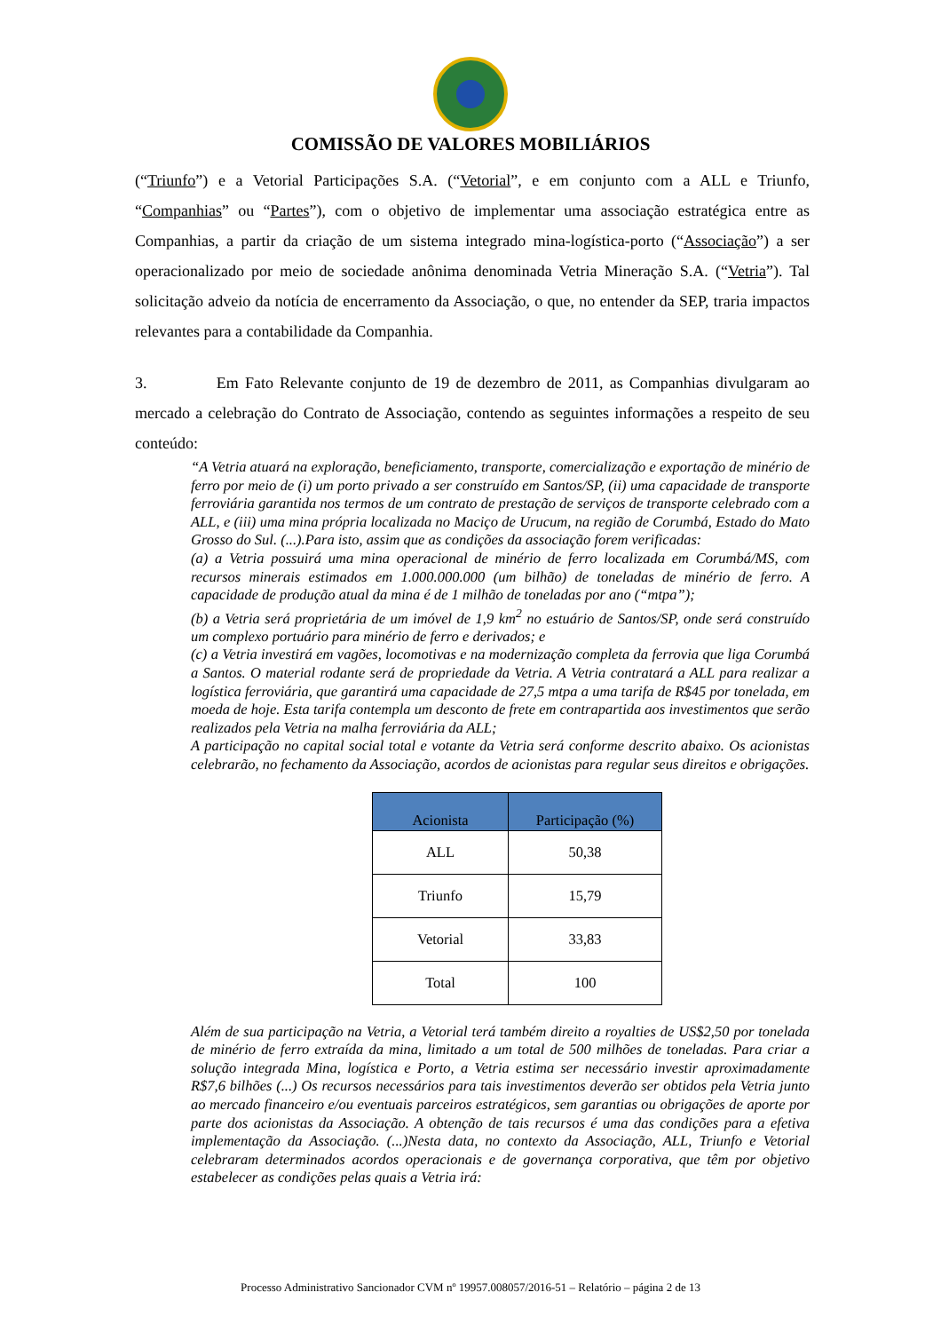COMISSÃO DE VALORES MOBILIÁRIOS
(“Triunfo”) e a Vetorial Participações S.A. (“Vetorial”, e em conjunto com a ALL e Triunfo, “Companhias” ou “Partes”), com o objetivo de implementar uma associação estratégica entre as Companhias, a partir da criação de um sistema integrado mina-logística-porto (“Associação”) a ser operacionalizado por meio de sociedade anônima denominada Vetria Mineração S.A. (“Vetria”). Tal solicitação adveio da notícia de encerramento da Associação, o que, no entender da SEP, traria impactos relevantes para a contabilidade da Companhia.
3. Em Fato Relevante conjunto de 19 de dezembro de 2011, as Companhias divulgaram ao mercado a celebração do Contrato de Associação, contendo as seguintes informações a respeito de seu conteúdo:
“A Vetria atuará na exploração, beneficiamento, transporte, comercialização e exportação de minério de ferro por meio de (i) um porto privado a ser construído em Santos/SP, (ii) uma capacidade de transporte ferroviária garantida nos termos de um contrato de prestação de serviços de transporte celebrado com a ALL, e (iii) uma mina própria localizada no Maciço de Urucum, na região de Corumbá, Estado do Mato Grosso do Sul. (...).Para isto, assim que as condições da associação forem verificadas:
(a) a Vetria possuirá uma mina operacional de minério de ferro localizada em Corumbá/MS, com recursos minerais estimados em 1.000.000.000 (um bilhão) de toneladas de minério de ferro. A capacidade de produção atual da mina é de 1 milhão de toneladas por ano (“mtpa”);
(b) a Vetria será proprietária de um imóvel de 1,9 km<sup>2</sup> no estuário de Santos/SP, onde será construído um complexo portuário para minério de ferro e derivados; e
(c) a Vetria investirá em vagões, locomotivas e na modernização completa da ferrovia que liga Corumbá a Santos. O material rodante será de propriedade da Vetria. A Vetria contratará a ALL para realizar a logística ferroviária, que garantirá uma capacidade de 27,5 mtpa a uma tarifa de R$45 por tonelada, em moeda de hoje. Esta tarifa contempla um desconto de frete em contrapartida aos investimentos que serão realizados pela Vetria na malha ferroviária da ALL;
A participação no capital social total e votante da Vetria será conforme descrito abaixo. Os acionistas celebrarão, no fechamento da Associação, acordos de acionistas para regular seus direitos e obrigações.
| Acionista | Participação (%) |
| --- | --- |
| ALL | 50,38 |
| Triunfo | 15,79 |
| Vetorial | 33,83 |
| Total | 100 |
Além de sua participação na Vetria, a Vetorial terá também direito a royalties de US$2,50 por tonelada de minério de ferro extraída da mina, limitado a um total de 500 milhões de toneladas. Para criar a solução integrada Mina, logística e Porto, a Vetria estima ser necessário investir aproximadamente R$7,6 bilhões (...) Os recursos necessários para tais investimentos deverão ser obtidos pela Vetria junto ao mercado financeiro e/ou eventuais parceiros estratégicos, sem garantias ou obrigações de aporte por parte dos acionistas da Associação. A obtenção de tais recursos é uma das condições para a efetiva implementação da Associação. (...)Nesta data, no contexto da Associação, ALL, Triunfo e Vetorial celebraram determinados acordos operacionais e de governança corporativa, que têm por objetivo estabelecer as condições pelas quais a Vetria irá:
Processo Administrativo Sancionador CVM nº 19957.008057/2016-51 – Relatório – página 2 de 13